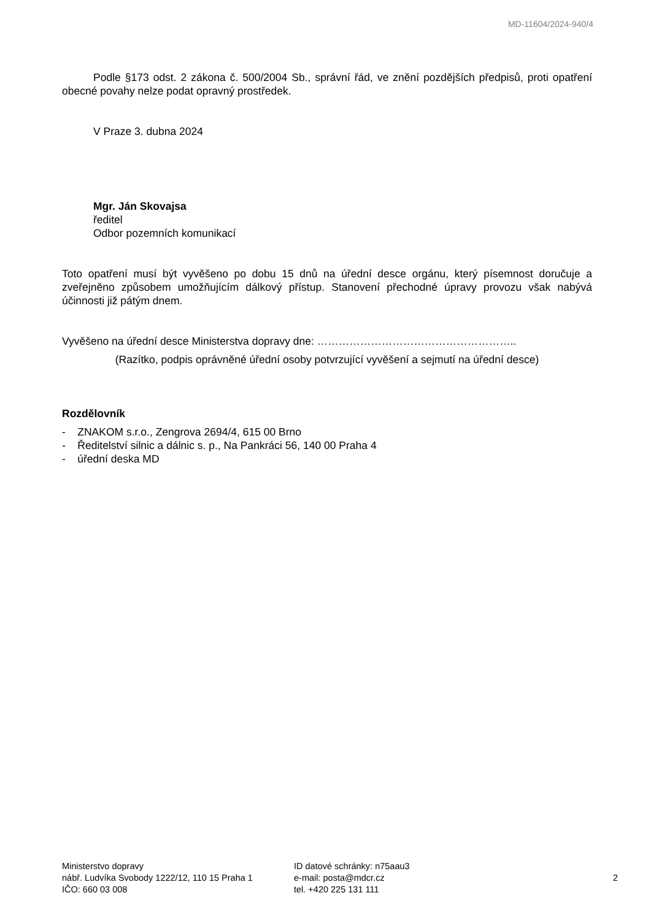MD-11604/2024-940/4
Podle §173 odst. 2 zákona č. 500/2004 Sb., správní řád, ve znění pozdějších předpisů, proti opatření obecné povahy nelze podat opravný prostředek.
V Praze 3. dubna 2024
Mgr. Ján Skovajsa
ředitel
Odbor pozemních komunikací
Toto opatření musí být vyvěšeno po dobu 15 dnů na úřední desce orgánu, který písemnost doručuje a zveřejněno způsobem umožňujícím dálkový přístup. Stanovení přechodné úpravy provozu však nabývá účinnosti již pátým dnem.
Vyvěšeno na úřední desce Ministerstva dopravy dne: ………………………………………………..
(Razítko, podpis oprávněné úřední osoby potvrzující vyvěšení a sejmutí na úřední desce)
Rozdělovník
- ZNAKOM s.r.o., Zengrova 2694/4, 615 00 Brno
- Ředitelství silnic a dálnic s. p., Na Pankráci 56, 140 00 Praha 4
- úřední deska MD
Ministerstvo dopravy
nábř. Ludvíka Svobody 1222/12, 110 15 Praha 1
IČO: 660 03 008
ID datové schránky: n75aau3
e-mail: posta@mdcr.cz
tel. +420 225 131 111
2